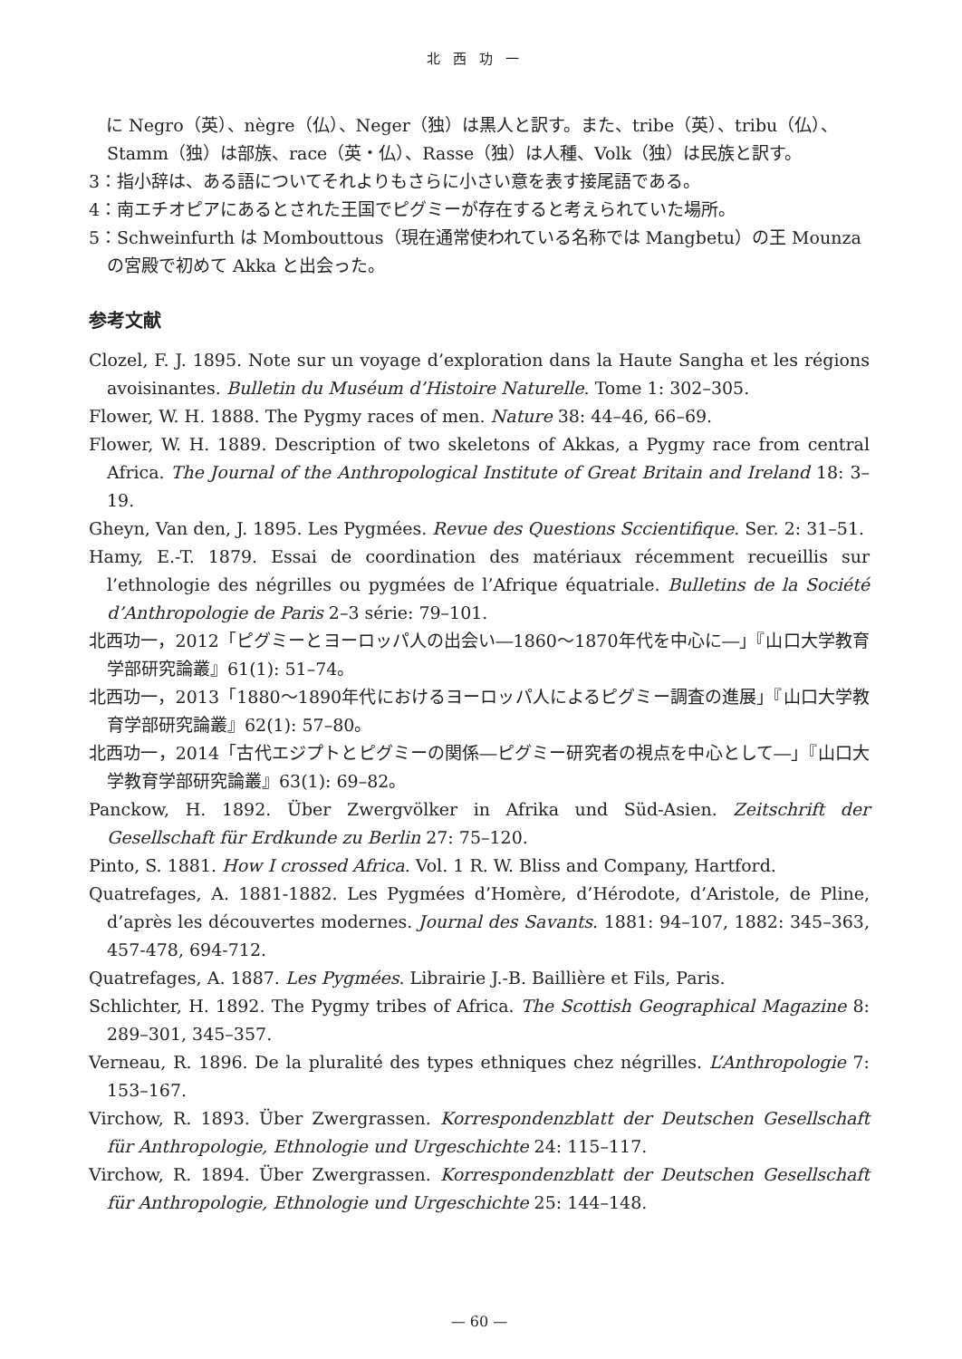北西功一
　に Negro（英）、nègre（仏）、Neger（独）は黒人と訳す。また、tribe（英）、tribu（仏）、Stamm（独）は部族、race（英・仏）、Rasse（独）は人種、Volk（独）は民族と訳す。
3：指小辞は、ある語についてそれよりもさらに小さい意を表す接尾語である。
4：南エチオピアにあるとされた王国でピグミーが存在すると考えられていた場所。
5：Schweinfurth は Mombouttous（現在通常使われている名称では Mangbetu）の王 Mounza の宮殿で初めて Akka と出会った。
参考文献
Clozel, F. J. 1895. Note sur un voyage d’exploration dans la Haute Sangha et les régions avoisinantes. Bulletin du Muséum d’Histoire Naturelle. Tome 1: 302–305.
Flower, W. H. 1888. The Pygmy races of men. Nature 38: 44–46, 66–69.
Flower, W. H. 1889. Description of two skeletons of Akkas, a Pygmy race from central Africa. The Journal of the Anthropological Institute of Great Britain and Ireland 18: 3–19.
Gheyn, Van den, J. 1895. Les Pygmées. Revue des Questions Sccientifique. Ser. 2: 31–51.
Hamy, E.-T. 1879. Essai de coordination des matériaux récemment recueillis sur l’ethnologie des négrilles ou pygmées de l’Afrique équatriale. Bulletins de la Société d’Anthropologie de Paris 2–3 série: 79–101.
北西功一，2012「ピグミーとヨーロッパ人の出会い―1860〜1870年代を中心に―」『山口大学教育学部研究論叢』61(1): 51–74。
北西功一，2013「1880〜1890年代におけるヨーロッパ人によるピグミー調査の進展」『山口大学教育学部研究論叢』62(1): 57–80。
北西功一，2014「古代エジプトとピグミーの関係―ピグミー研究者の視点を中心として―」『山口大学教育学部研究論叢』63(1): 69–82。
Panckow, H. 1892. Über Zwergvölker in Afrika und Süd-Asien. Zeitschrift der Gesellschaft für Erdkunde zu Berlin 27: 75–120.
Pinto, S. 1881. How I crossed Africa. Vol. 1 R. W. Bliss and Company, Hartford.
Quatrefages, A. 1881-1882. Les Pygmées d’Homère, d’Hérodote, d’Aristole, de Pline, d’après les découvertes modernes. Journal des Savants. 1881: 94–107, 1882: 345–363, 457-478, 694-712.
Quatrefages, A. 1887. Les Pygmées. Librairie J.-B. Baillière et Fils, Paris.
Schlichter, H. 1892. The Pygmy tribes of Africa. The Scottish Geographical Magazine 8: 289–301, 345–357.
Verneau, R. 1896. De la pluralité des types ethniques chez négrilles. L’Anthropologie 7: 153–167.
Virchow, R. 1893. Über Zwergrassen. Korrespondenzblatt der Deutschen Gesellschaft für Anthropologie, Ethnologie und Urgeschichte 24: 115–117.
Virchow, R. 1894. Über Zwergrassen. Korrespondenzblatt der Deutschen Gesellschaft für Anthropologie, Ethnologie und Urgeschichte 25: 144–148.
— 60 —